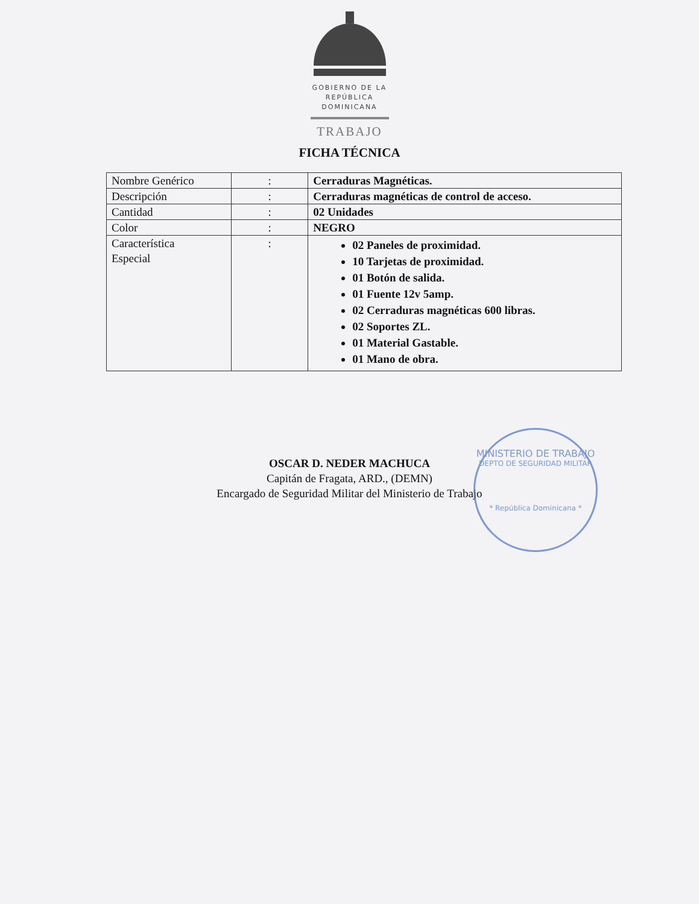GOBIERNO DE LA
REPÚBLICA
DOMINICANA
TRABAJO
FICHA TÉCNICA
| Nombre Genérico | : | Cerraduras Magnéticas. |
| Descripción | : | Cerraduras magnéticas de control de acceso. |
| Cantidad | : | 02 Unidades |
| Color | : | NEGRO |
| Característica Especial | : | 02 Paneles de proximidad. 10 Tarjetas de proximidad. 01 Botón de salida. 01 Fuente 12v 5amp. 02 Cerraduras magnéticas 600 libras. 02 Soportes ZL. 01 Material Gastable. 01 Mano de obra. |
OSCAR D. NEDER MACHUCA
Capitán de Fragata, ARD., (DEMN)
Encargado de Seguridad Militar del Ministerio de Trabajo
MINISTERIO DE TRABAJO
DEPTO DE SEGURIDAD MILITAR
* República Dominicana *